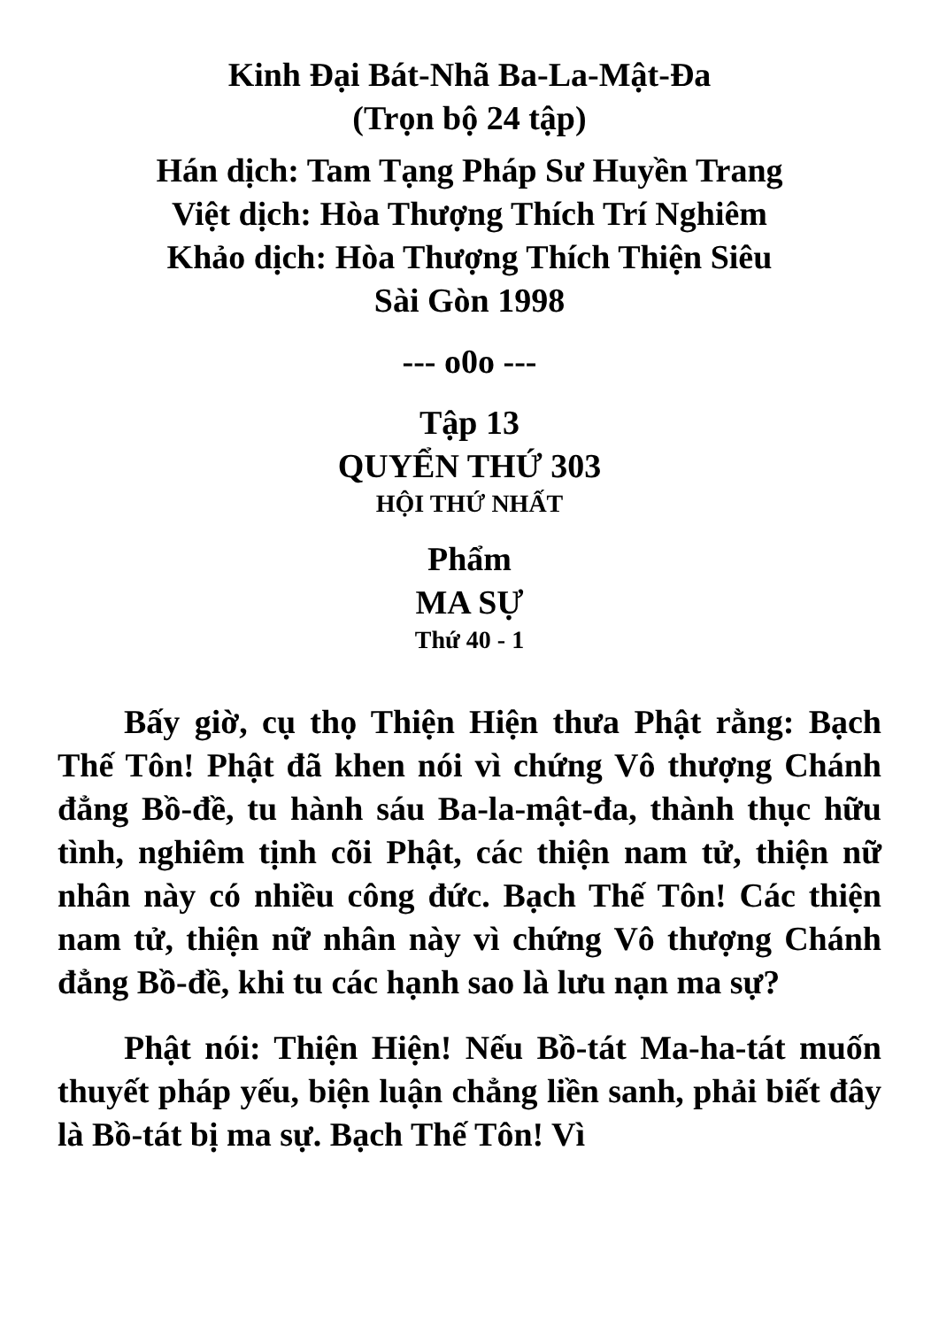Kinh Đại Bát-Nhã Ba-La-Mật-Đa
(Trọn bộ 24 tập)
Hán dịch: Tam Tạng Pháp Sư Huyền Trang
Việt dịch: Hòa Thượng Thích Trí Nghiêm
Khảo dịch: Hòa Thượng Thích Thiện Siêu
Sài Gòn 1998
--- o0o ---
Tập 13
QUYỂN THỨ 303
HỘI THỨ NHẤT
Phẩm
MA SỰ
Thứ 40 - 1
Bấy giờ, cụ thọ Thiện Hiện thưa Phật rằng: Bạch Thế Tôn! Phật đã khen nói vì chứng Vô thượng Chánh đẳng Bồ-đề, tu hành sáu Ba-la-mật-đa, thành thục hữu tình, nghiêm tịnh cõi Phật, các thiện nam tử, thiện nữ nhân này có nhiều công đức. Bạch Thế Tôn! Các thiện nam tử, thiện nữ nhân này vì chứng Vô thượng Chánh đẳng Bồ-đề, khi tu các hạnh sao là lưu nạn ma sự?
Phật nói: Thiện Hiện! Nếu Bồ-tát Ma-ha-tát muốn thuyết pháp yếu, biện luận chẳng liền sanh, phải biết đây là Bồ-tát bị ma sự. Bạch Thế Tôn! Vì